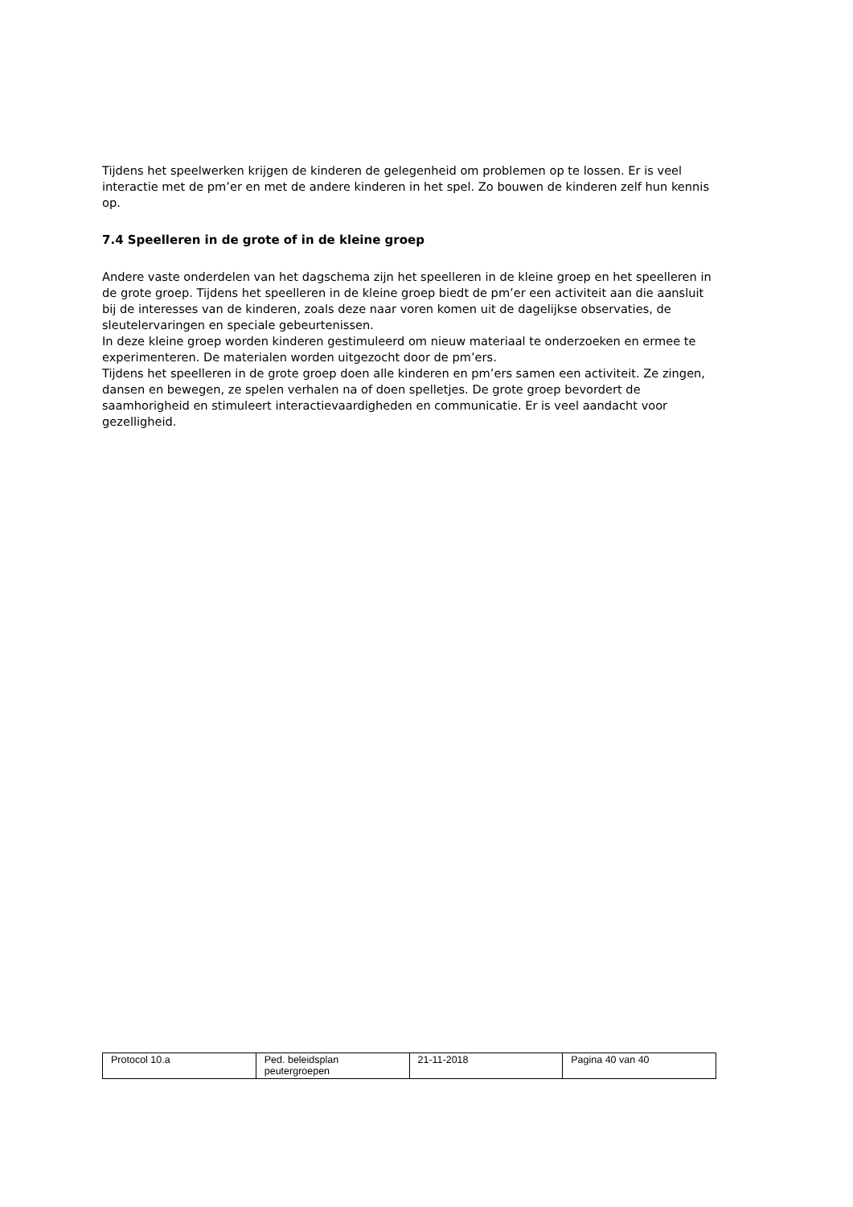Tijdens het speelwerken krijgen de kinderen de gelegenheid om problemen op te lossen. Er is veel interactie met de pm’er en met de andere kinderen in het spel. Zo bouwen de kinderen zelf hun kennis op.
7.4 Speelleren in de grote of in de kleine groep
Andere vaste onderdelen van het dagschema zijn het speelleren in de kleine groep en het speelleren in de grote groep. Tijdens het speelleren in de kleine groep biedt de pm’er een activiteit aan die aansluit bij de interesses van de kinderen, zoals deze naar voren komen uit de dagelijkse observaties, de sleutelervaringen en speciale gebeurtenissen.
In deze kleine groep worden kinderen gestimuleerd om nieuw materiaal te onderzoeken en ermee te experimenteren. De materialen worden uitgezocht door de pm’ers.
Tijdens het speelleren in de grote groep doen alle kinderen en pm’ers samen een activiteit. Ze zingen, dansen en bewegen, ze spelen verhalen na of doen spelletjes. De grote groep bevordert de saamhorigheid en stimuleert interactievaardigheden en communicatie. Er is veel aandacht voor gezelligheid.
| Protocol 10.a | Ped. beleidsplan peutergroepen | 21-11-2018 | Pagina 40 van 40 |